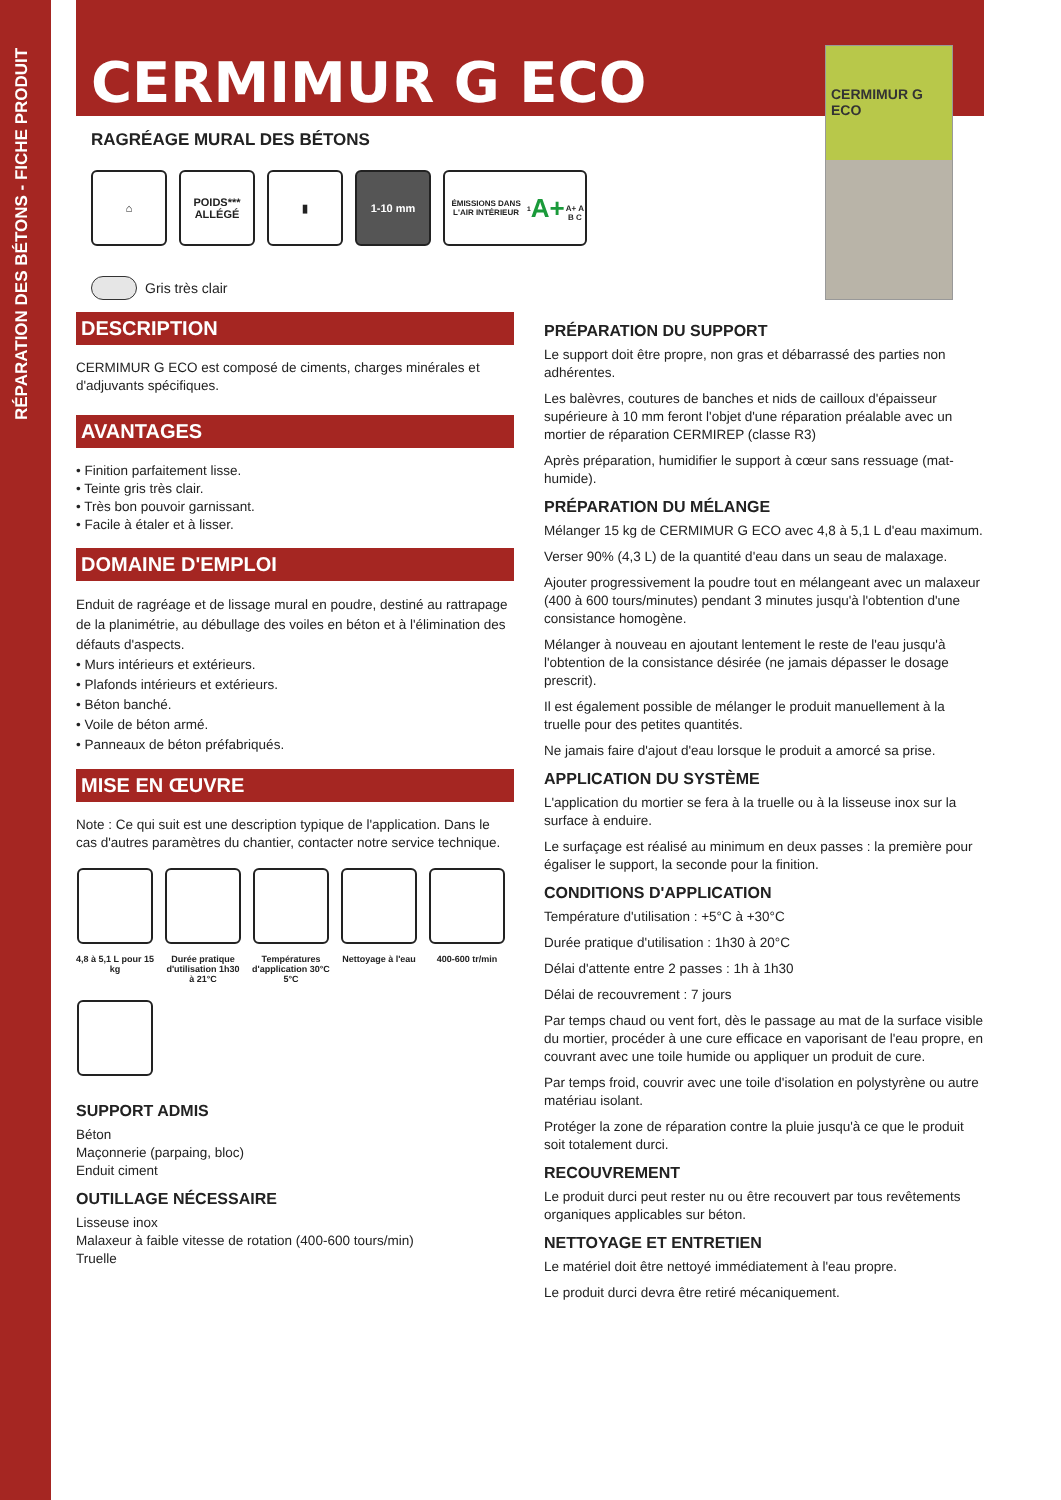RÉPARATION DES BÉTONS - FICHE PRODUIT
CERMIMUR G ECO
RAGRÉAGE MURAL DES BÉTONS
⌂ POIDS***
ALLÉGÉ
▮ 1-10 mm
ÉMISSIONS DANS L'AIR INTÉRIEUR<sup>1</sup>
A+
A+ A B C
Gris très clair
CERMIMUR G ECO
DESCRIPTION
CERMIMUR G ECO est composé de ciments, charges minérales et d'adjuvants spécifiques.
AVANTAGES
• Finition parfaitement lisse.
• Teinte gris très clair.
• Très bon pouvoir garnissant.
• Facile à étaler et à lisser.
DOMAINE D'EMPLOI
Enduit de ragréage et de lissage mural en poudre, destiné au rattrapage de la planimétrie, au débullage des voiles en béton et à l'élimination des défauts d'aspects.
• Murs intérieurs et extérieurs.
• Plafonds intérieurs et extérieurs.
• Béton banché.
• Voile de béton armé.
• Panneaux de béton préfabriqués.
MISE EN ŒUVRE
Note : Ce qui suit est une description typique de l'application. Dans le cas d'autres paramètres du chantier, contacter notre service technique.
4,8 à 5,1 L pour 15 kg
Durée pratique d'utilisation 1h30 à 21°C
Températures d'application 30°C 5°C
Nettoyage à l'eau
400-600 tr/min
SUPPORT ADMIS
Béton
Maçonnerie (parpaing, bloc)
Enduit ciment
OUTILLAGE NÉCESSAIRE
Lisseuse inox
Malaxeur à faible vitesse de rotation (400-600 tours/min)
Truelle
PRÉPARATION DU SUPPORT
Le support doit être propre, non gras et débarrassé des parties non adhérentes.
Les balèvres, coutures de banches et nids de cailloux d'épaisseur supérieure à 10 mm feront l'objet d'une réparation préalable avec un mortier de réparation CERMIREP (classe R3)
Après préparation, humidifier le support à cœur sans ressuage (mat-humide).
PRÉPARATION DU MÉLANGE
Mélanger 15 kg de CERMIMUR G ECO avec 4,8 à 5,1 L d'eau maximum.
Verser 90% (4,3 L) de la quantité d'eau dans un seau de malaxage.
Ajouter progressivement la poudre tout en mélangeant avec un malaxeur (400 à 600 tours/minutes) pendant 3 minutes jusqu'à l'obtention d'une consistance homogène.
Mélanger à nouveau en ajoutant lentement le reste de l'eau jusqu'à l'obtention de la consistance désirée (ne jamais dépasser le dosage prescrit).
Il est également possible de mélanger le produit manuellement à la truelle pour des petites quantités.
Ne jamais faire d'ajout d'eau lorsque le produit a amorcé sa prise.
APPLICATION DU SYSTÈME
L'application du mortier se fera à la truelle ou à la lisseuse inox sur la surface à enduire.
Le surfaçage est réalisé au minimum en deux passes : la première pour égaliser le support, la seconde pour la finition.
CONDITIONS D'APPLICATION
Température d'utilisation : +5°C à +30°C
Durée pratique d'utilisation : 1h30 à 20°C
Délai d'attente entre 2 passes : 1h à 1h30
Délai de recouvrement : 7 jours
Par temps chaud ou vent fort, dès le passage au mat de la surface visible du mortier, procéder à une cure efficace en vaporisant de l'eau propre, en couvrant avec une toile humide ou appliquer un produit de cure.
Par temps froid, couvrir avec une toile d'isolation en polystyrène ou autre matériau isolant.
Protéger la zone de réparation contre la pluie jusqu'à ce que le produit soit totalement durci.
RECOUVREMENT
Le produit durci peut rester nu ou être recouvert par tous revêtements organiques applicables sur béton.
NETTOYAGE ET ENTRETIEN
Le matériel doit être nettoyé immédiatement à l'eau propre.
Le produit durci devra être retiré mécaniquement.